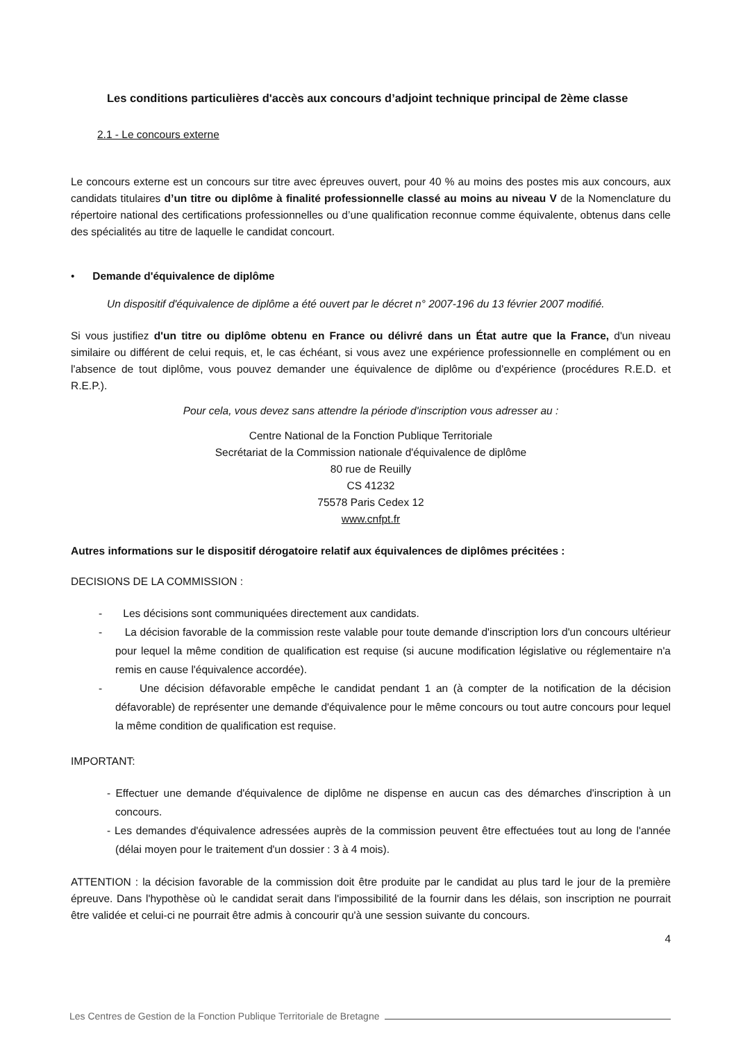Les conditions particulières d'accès aux concours d’adjoint technique principal de 2ème classe
2.1 - Le concours externe
Le concours externe est un concours sur titre avec épreuves ouvert, pour 40 % au moins des postes mis aux concours, aux candidats titulaires d’un titre ou diplôme à finalité professionnelle classé au moins au niveau V de la Nomenclature du répertoire national des certifications professionnelles ou d’une qualification reconnue comme équivalente, obtenus dans celle des spécialités au titre de laquelle le candidat concourt.
• Demande d'équivalence de diplôme
Un dispositif d'équivalence de diplôme a été ouvert par le décret n° 2007-196 du 13 février 2007 modifié.
Si vous justifiez d'un titre ou diplôme obtenu en France ou délivré dans un État autre que la France, d'un niveau similaire ou différent de celui requis, et, le cas échéant, si vous avez une expérience professionnelle en complément ou en l'absence de tout diplôme, vous pouvez demander une équivalence de diplôme ou d'expérience (procédures R.E.D. et R.E.P.).
Pour cela, vous devez sans attendre la période d'inscription vous adresser au :
Centre National de la Fonction Publique Territoriale
Secrétariat de la Commission nationale d'équivalence de diplôme
80 rue de Reuilly
CS 41232
75578 Paris Cedex 12
www.cnfpt.fr
Autres informations sur le dispositif dérogatoire relatif aux équivalences de diplômes précitées :
DECISIONS DE LA COMMISSION :
- Les décisions sont communiquées directement aux candidats.
- La décision favorable de la commission reste valable pour toute demande d'inscription lors d'un concours ultérieur pour lequel la même condition de qualification est requise (si aucune modification législative ou réglementaire n'a remis en cause l'équivalence accordée).
- Une décision défavorable empêche le candidat pendant 1 an (à compter de la notification de la décision défavorable) de représenter une demande d'équivalence pour le même concours ou tout autre concours pour lequel la même condition de qualification est requise.
IMPORTANT:
- Effectuer une demande d'équivalence de diplôme ne dispense en aucun cas des démarches d'inscription à un concours.
- Les demandes d'équivalence adressées auprès de la commission peuvent être effectuées tout au long de l'année (délai moyen pour le traitement d'un dossier : 3 à 4 mois).
ATTENTION : la décision favorable de la commission doit être produite par le candidat au plus tard le jour de la première épreuve. Dans l'hypothèse où le candidat serait dans l'impossibilité de la fournir dans les délais, son inscription ne pourrait être validée et celui-ci ne pourrait être admis à concourir qu'à une session suivante du concours.
4
Les Centres de Gestion de la Fonction Publique Territoriale de Bretagne